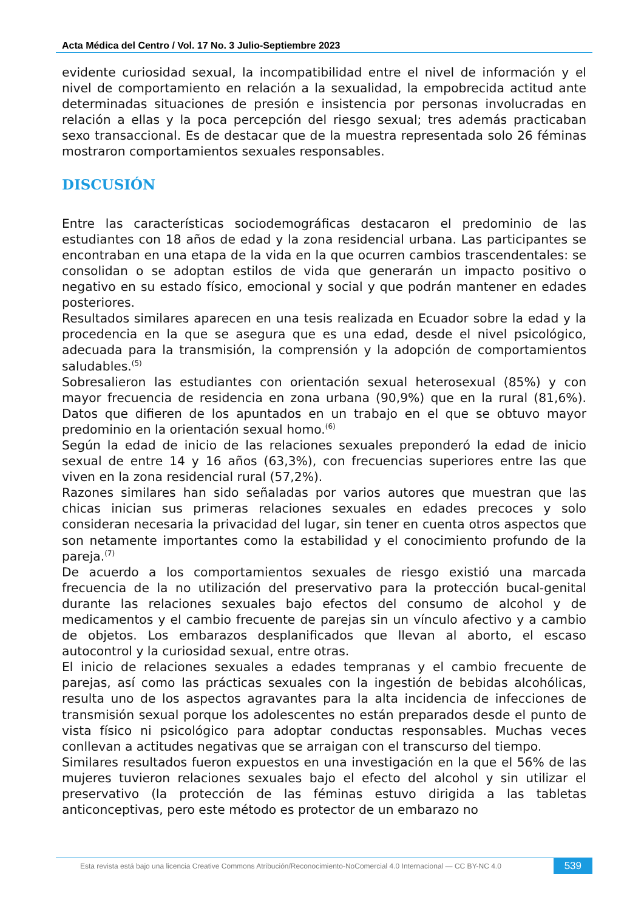Acta Médica del Centro / Vol. 17 No. 3 Julio-Septiembre 2023
evidente curiosidad sexual, la incompatibilidad entre el nivel de información y el nivel de comportamiento en relación a la sexualidad, la empobrecida actitud ante determinadas situaciones de presión e insistencia por personas involucradas en relación a ellas y la poca percepción del riesgo sexual; tres además practicaban sexo transaccional. Es de destacar que de la muestra representada solo 26 féminas mostraron comportamientos sexuales responsables.
DISCUSIÓN
Entre las características sociodemográficas destacaron el predominio de las estudiantes con 18 años de edad y la zona residencial urbana. Las participantes se encontraban en una etapa de la vida en la que ocurren cambios trascendentales: se consolidan o se adoptan estilos de vida que generarán un impacto positivo o negativo en su estado físico, emocional y social y que podrán mantener en edades posteriores.
Resultados similares aparecen en una tesis realizada en Ecuador sobre la edad y la procedencia en la que se asegura que es una edad, desde el nivel psicológico, adecuada para la transmisión, la comprensión y la adopción de comportamientos saludables.<sup>(5)</sup>
Sobresalieron las estudiantes con orientación sexual heterosexual (85%) y con mayor frecuencia de residencia en zona urbana (90,9%) que en la rural (81,6%). Datos que difieren de los apuntados en un trabajo en el que se obtuvo mayor predominio en la orientación sexual homo.<sup>(6)</sup>
Según la edad de inicio de las relaciones sexuales preponderó la edad de inicio sexual de entre 14 y 16 años (63,3%), con frecuencias superiores entre las que viven en la zona residencial rural (57,2%).
Razones similares han sido señaladas por varios autores que muestran que las chicas inician sus primeras relaciones sexuales en edades precoces y solo consideran necesaria la privacidad del lugar, sin tener en cuenta otros aspectos que son netamente importantes como la estabilidad y el conocimiento profundo de la pareja.<sup>(7)</sup>
De acuerdo a los comportamientos sexuales de riesgo existió una marcada frecuencia de la no utilización del preservativo para la protección bucal-genital durante las relaciones sexuales bajo efectos del consumo de alcohol y de medicamentos y el cambio frecuente de parejas sin un vínculo afectivo y a cambio de objetos. Los embarazos desplanificados que llevan al aborto, el escaso autocontrol y la curiosidad sexual, entre otras.
El inicio de relaciones sexuales a edades tempranas y el cambio frecuente de parejas, así como las prácticas sexuales con la ingestión de bebidas alcohólicas, resulta uno de los aspectos agravantes para la alta incidencia de infecciones de transmisión sexual porque los adolescentes no están preparados desde el punto de vista físico ni psicológico para adoptar conductas responsables. Muchas veces conllevan a actitudes negativas que se arraigan con el transcurso del tiempo.
Similares resultados fueron expuestos en una investigación en la que el 56% de las mujeres tuvieron relaciones sexuales bajo el efecto del alcohol y sin utilizar el preservativo (la protección de las féminas estuvo dirigida a las tabletas anticonceptivas, pero este método es protector de un embarazo no
Esta revista está bajo una licencia Creative Commons Atribución/Reconocimiento-NoComercial 4.0 Internacional — CC BY-NC 4.0
539